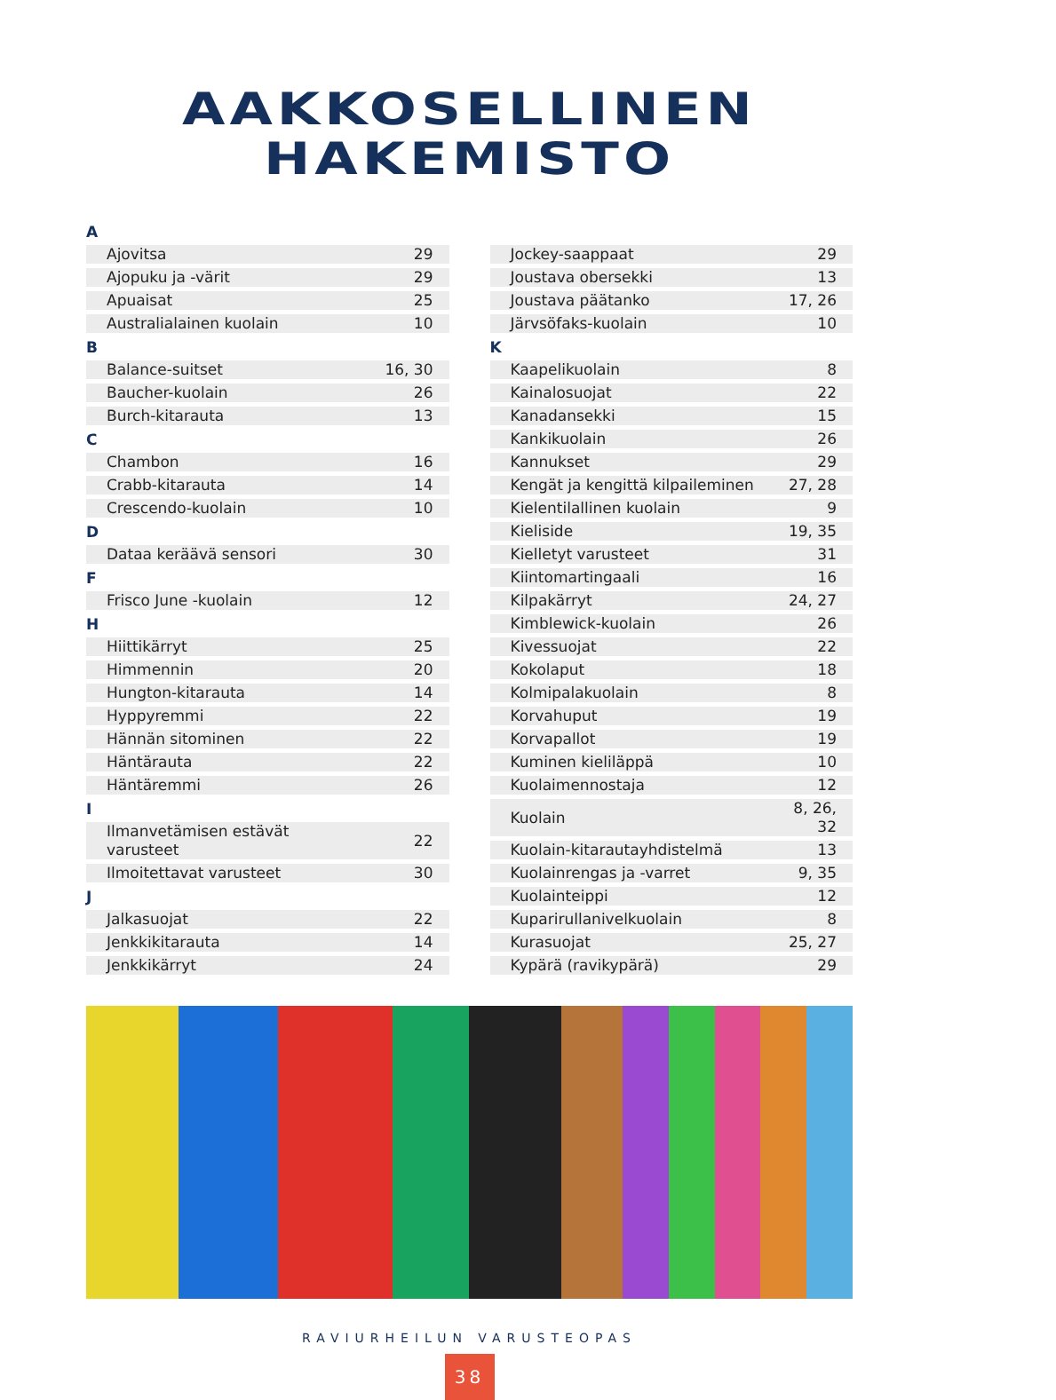AAKKOSELLINEN
HAKEMISTO
| A | |
| --- | --- |
| Ajovitsa | 29 |
| Ajopuku ja -värit | 29 |
| Apuaisat | 25 |
| Australialainen kuolain | 10 |
| B | |
| Balance-suitset | 16, 30 |
| Baucher-kuolain | 26 |
| Burch-kitarauta | 13 |
| C | |
| Chambon | 16 |
| Crabb-kitarauta | 14 |
| Crescendo-kuolain | 10 |
| D | |
| Dataa keräävä sensori | 30 |
| F | |
| Frisco June -kuolain | 12 |
| H | |
| Hiittikärryt | 25 |
| Himmennin | 20 |
| Hungton-kitarauta | 14 |
| Hyppyremmi | 22 |
| Hännän sitominen | 22 |
| Häntärauta | 22 |
| Häntäremmi | 26 |
| I | |
| Ilmanvetämisen estävät varusteet | 22 |
| Ilmoitettavat varusteet | 30 |
| J | |
| Jalkasuojat | 22 |
| Jenkkikitarauta | 14 |
| Jenkkikärryt | 24 |
| Jockey-saappaat | 29 |
| Joustava obersekki | 13 |
| Joustava päätanko | 17, 26 |
| Järvsöfaks-kuolain | 10 |
| K | |
| Kaapelikuolain | 8 |
| Kainalosuojat | 22 |
| Kanadansekki | 15 |
| Kankikuolain | 26 |
| Kannukset | 29 |
| Kengät ja kengittä kilpaileminen | 27, 28 |
| Kielentilallinen kuolain | 9 |
| Kieliside | 19, 35 |
| Kielletyt varusteet | 31 |
| Kiintomartingaali | 16 |
| Kilpakärryt | 24, 27 |
| Kimblewick-kuolain | 26 |
| Kivessuojat | 22 |
| Kokolaput | 18 |
| Kolmipalakuolain | 8 |
| Korvahuput | 19 |
| Korvapallot | 19 |
| Kuminen kieliläppä | 10 |
| Kuolaimennostaja | 12 |
| Kuolain | 8, 26, 32 |
| Kuolain-kitarautayhdistelmä | 13 |
| Kuolainrengas ja -varret | 9, 35 |
| Kuolainteippi | 12 |
| Kuparirullanivelkuolain | 8 |
| Kurasuojat | 25, 27 |
| Kypärä (ravikypärä) | 29 |
RAVIURHEILUN VARUSTEOPAS
38